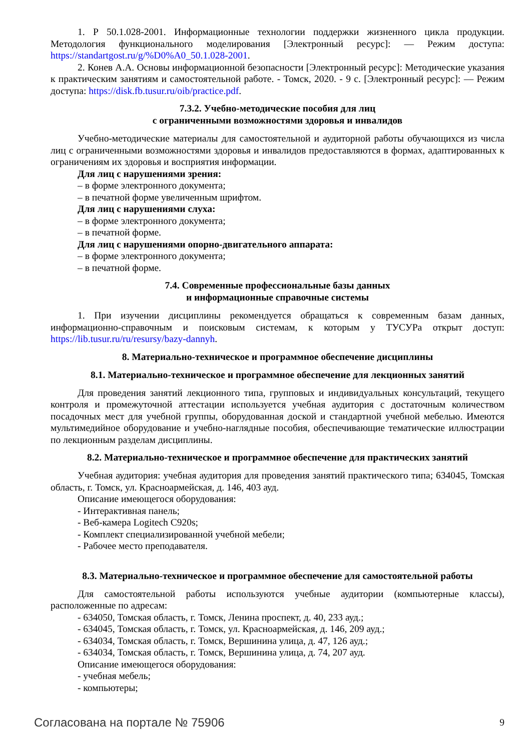1. Р 50.1.028-2001. Информационные технологии поддержки жизненного цикла продукции. Методология функционального моделирования [Электронный ресурс]: — Режим доступа: https://standartgost.ru/g/%D0%A0_50.1.028-2001.
2. Конев А.А. Основы информационной безопасности [Электронный ресурс]: Методические указания к практическим занятиям и самостоятельной работе. - Томск, 2020. - 9 с. [Электронный ресурс]: — Режим доступа: https://disk.fb.tusur.ru/oib/practice.pdf.
7.3.2. Учебно-методические пособия для лиц
с ограниченными возможностями здоровья и инвалидов
Учебно-методические материалы для самостоятельной и аудиторной работы обучающихся из числа лиц с ограниченными возможностями здоровья и инвалидов предоставляются в формах, адаптированных к ограничениям их здоровья и восприятия информации.
Для лиц с нарушениями зрения:
– в форме электронного документа;
– в печатной форме увеличенным шрифтом.
Для лиц с нарушениями слуха:
– в форме электронного документа;
– в печатной форме.
Для лиц с нарушениями опорно-двигательного аппарата:
– в форме электронного документа;
– в печатной форме.
7.4. Современные профессиональные базы данных
и информационные справочные системы
1. При изучении дисциплины рекомендуется обращаться к современным базам данных, информационно-справочным и поисковым системам, к которым у ТУСУРа открыт доступ: https://lib.tusur.ru/ru/resursy/bazy-dannyh.
8. Материально-техническое и программное обеспечение дисциплины
8.1. Материально-техническое и программное обеспечение для лекционных занятий
Для проведения занятий лекционного типа, групповых и индивидуальных консультаций, текущего контроля и промежуточной аттестации используется учебная аудитория с достаточным количеством посадочных мест для учебной группы, оборудованная доской и стандартной учебной мебелью. Имеются мультимедийное оборудование и учебно-наглядные пособия, обеспечивающие тематические иллюстрации по лекционным разделам дисциплины.
8.2. Материально-техническое и программное обеспечение для практических занятий
Учебная аудитория: учебная аудитория для проведения занятий практического типа; 634045, Томская область, г. Томск, ул. Красноармейская, д. 146, 403 ауд.
Описание имеющегося оборудования:
- Интерактивная панель;
- Веб-камера Logitech C920s;
- Комплект специализированной учебной мебели;
- Рабочее место преподавателя.
8.3. Материально-техническое и программное обеспечение для самостоятельной работы
Для самостоятельной работы используются учебные аудитории (компьютерные классы), расположенные по адресам:
- 634050, Томская область, г. Томск, Ленина проспект, д. 40, 233 ауд.;
- 634045, Томская область, г. Томск, ул. Красноармейская, д. 146, 209 ауд.;
- 634034, Томская область, г. Томск, Вершинина улица, д. 47, 126 ауд.;
- 634034, Томская область, г. Томск, Вершинина улица, д. 74, 207 ауд.
Описание имеющегося оборудования:
- учебная мебель;
- компьютеры;
Согласована на портале № 75906 9